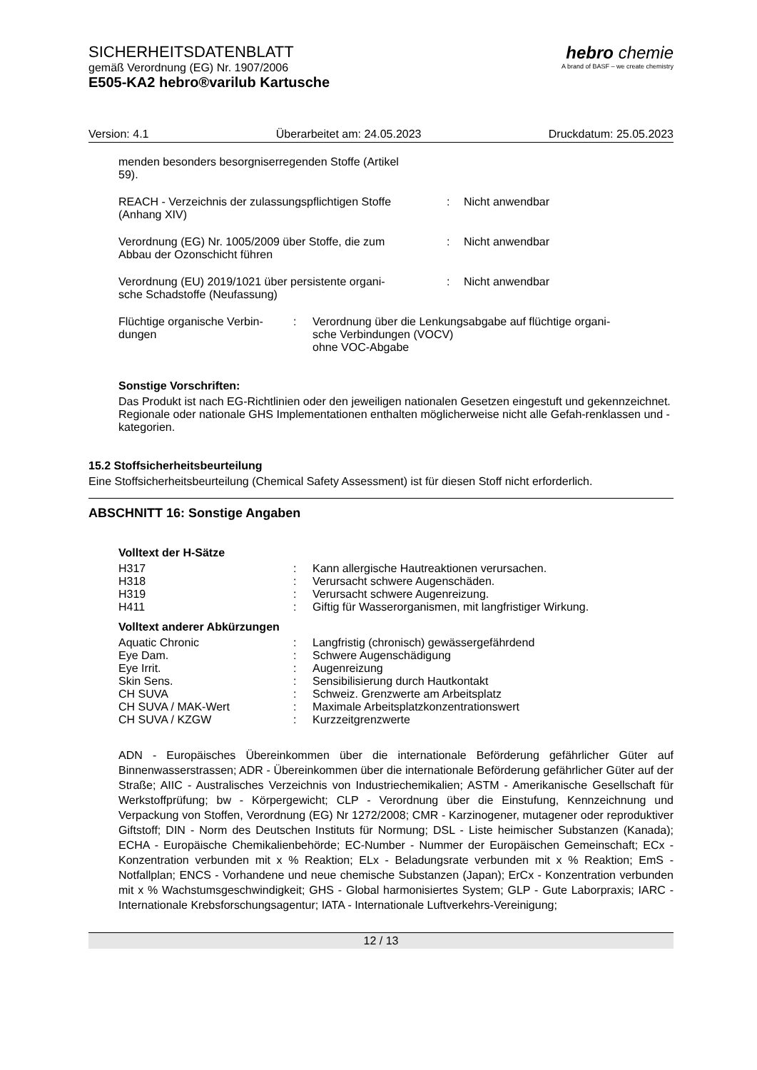SICHERHEITSDATENBLATT
gemäß Verordnung (EG) Nr. 1907/2006
E505-KA2 hebro®varilub Kartusche
hebro chemie
A brand of BASF – we create chemistry
Version: 4.1 Überarbeitet am: 24.05.2023 Druckdatum: 25.05.2023
menden besonders besorgniserregenden Stoffe (Artikel
59).
| REACH - Verzeichnis der zulassungspflichtigen Stoffe (Anhang XIV) | : | Nicht anwendbar |
| Verordnung (EG) Nr. 1005/2009 über Stoffe, die zum Abbau der Ozonschicht führen | : | Nicht anwendbar |
| Verordnung (EU) 2019/1021 über persistente organi- sche Schadstoffe (Neufassung) | : | Nicht anwendbar |
| Flüchtige organische Verbin- dungen | : | Verordnung über die Lenkungsabgabe auf flüchtige organi- sche Verbindungen (VOCV) ohne VOC-Abgabe |
Sonstige Vorschriften:
Das Produkt ist nach EG-Richtlinien oder den jeweiligen nationalen Gesetzen eingestuft und gekennzeichnet.
Regionale oder nationale GHS Implementationen enthalten möglicherweise nicht alle Gefah-renklassen und -kategorien.
15.2 Stoffsicherheitsbeurteilung
Eine Stoffsicherheitsbeurteilung (Chemical Safety Assessment) ist für diesen Stoff nicht erforderlich.
ABSCHNITT 16: Sonstige Angaben
Volltext der H-Sätze
| H317 | : | Kann allergische Hautreaktionen verursachen. |
| H318 | : | Verursacht schwere Augenschäden. |
| H319 | : | Verursacht schwere Augenreizung. |
| H411 | : | Giftig für Wasserorganismen, mit langfristiger Wirkung. |
Volltext anderer Abkürzungen
| Aquatic Chronic | : | Langfristig (chronisch) gewässergefährdend |
| Eye Dam. | : | Schwere Augenschädigung |
| Eye Irrit. | : | Augenreizung |
| Skin Sens. | : | Sensibilisierung durch Hautkontakt |
| CH SUVA | : | Schweiz. Grenzwerte am Arbeitsplatz |
| CH SUVA / MAK-Wert | : | Maximale Arbeitsplatzkonzentrationswert |
| CH SUVA / KZGW | : | Kurzzeitgrenzwerte |
ADN - Europäisches Übereinkommen über die internationale Beförderung gefährlicher Güter auf Binnenwasserstrassen; ADR - Übereinkommen über die internationale Beförderung gefährlicher Güter auf der Straße; AIIC - Australisches Verzeichnis von Industriechemikalien; ASTM - Amerikanische Gesellschaft für Werkstoffprüfung; bw - Körpergewicht; CLP - Verordnung über die Einstufung, Kennzeichnung und Verpackung von Stoffen, Verordnung (EG) Nr 1272/2008; CMR - Karzinogener, mutagener oder reproduktiver Giftstoff; DIN - Norm des Deutschen Instituts für Normung; DSL - Liste heimischer Substanzen (Kanada); ECHA - Europäische Chemikalienbehörde; EC-Number - Nummer der Europäischen Gemeinschaft; ECx - Konzentration verbunden mit x % Reaktion; ELx - Beladungsrate verbunden mit x % Reaktion; EmS - Notfallplan; ENCS - Vorhandene und neue chemische Substanzen (Japan); ErCx - Konzentration verbunden mit x % Wachstumsgeschwindigkeit; GHS - Global harmonisiertes System; GLP - Gute Laborpraxis; IARC - Internationale Krebsforschungsagentur; IATA - Internationale Luftverkehrs-Vereinigung;
12 / 13